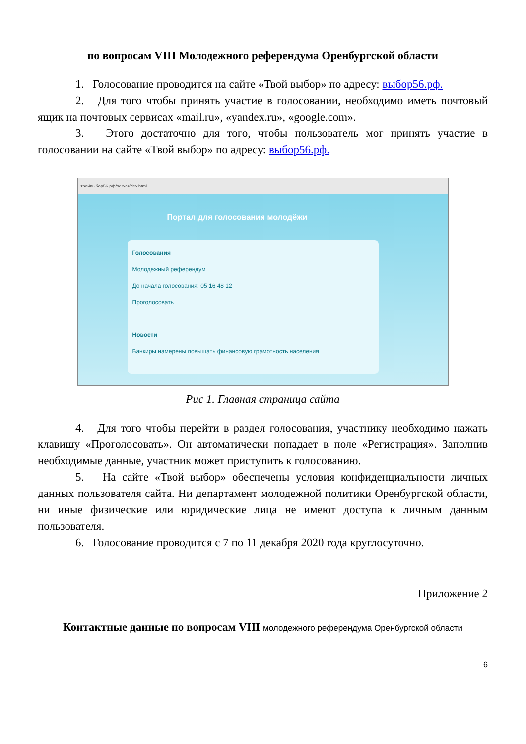по вопросам VIII Молодежного референдума Оренбургской области
1. Голосование проводится на сайте «Твой выбор» по адресу: выбор56.рф.
2. Для того чтобы принять участие в голосовании, необходимо иметь почтовый ящик на почтовых сервисах «mail.ru», «yandex.ru», «google.com».
3. Этого достаточно для того, чтобы пользователь мог принять участие в голосовании на сайте «Твой выбор» по адресу: выбор56.рф.
твойвыбор56.рф/server/dev.html
Портал для голосования молодёжи
Голосования
Молодежный референдум
До начала голосования: 05 16 48 12
Проголосовать
Новости
Банкиры намерены повышать финансовую грамотность населения
Рис 1. Главная страница сайта
4. Для того чтобы перейти в раздел голосования, участнику необходимо нажать клавишу «Проголосовать». Он автоматически попадает в поле «Регистрация». Заполнив необходимые данные, участник может приступить к голосованию.
5. На сайте «Твой выбор» обеспечены условия конфиденциальности личных данных пользователя сайта. Ни департамент молодежной политики Оренбургской области, ни иные физические или юридические лица не имеют доступа к личным данным пользователя.
6. Голосование проводится с 7 по 11 декабря 2020 года круглосуточно.
Приложение 2
Контактные данные по вопросам VIII молодежного референдума Оренбургской области
6